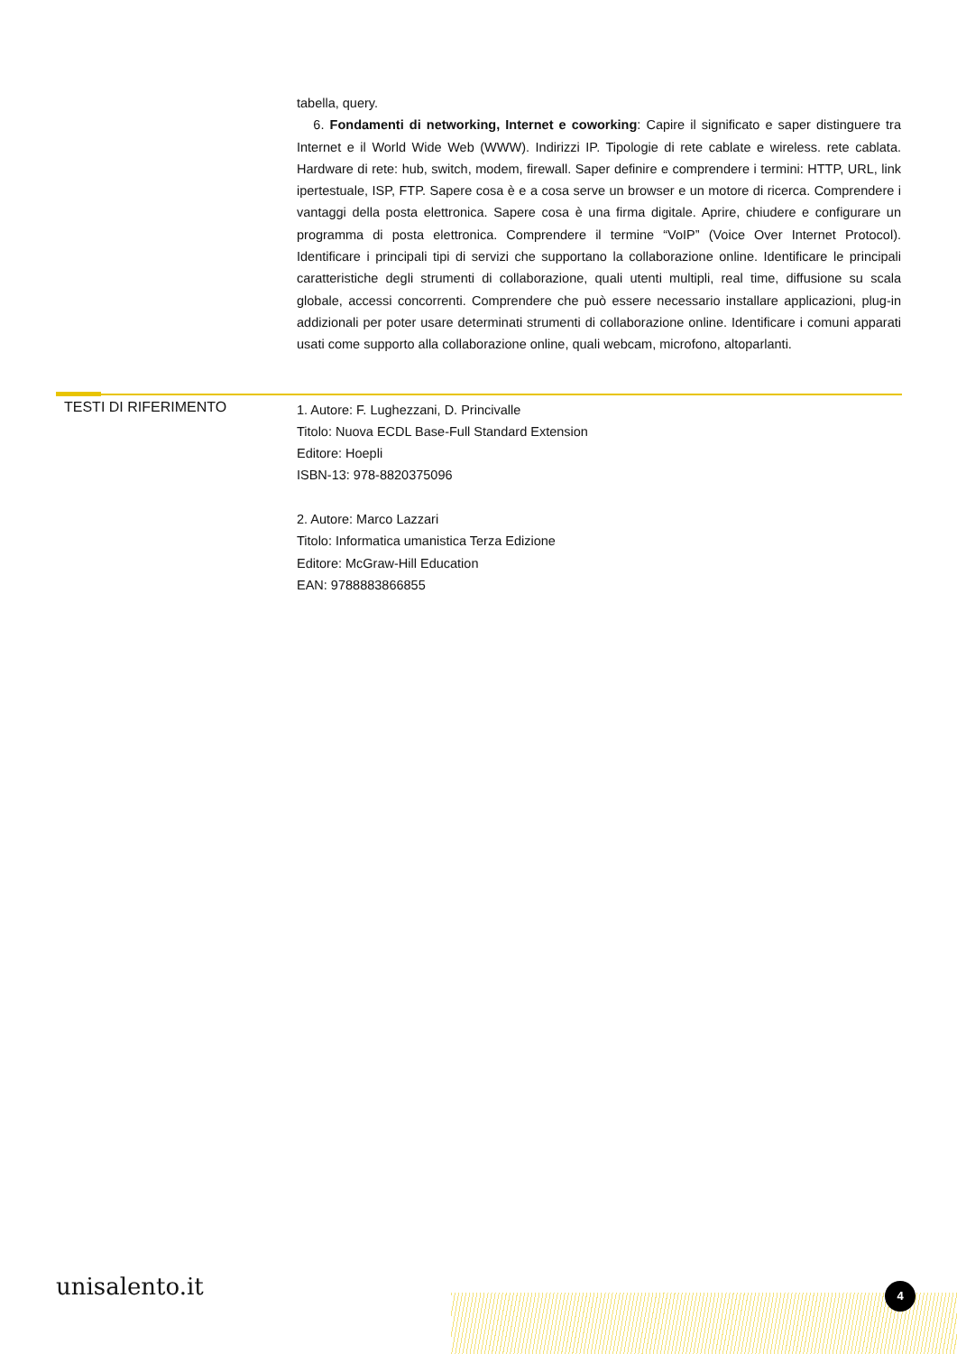tabella, query.
6. Fondamenti di networking, Internet e coworking: Capire il significato e saper distinguere tra Internet e il World Wide Web (WWW). Indirizzi IP. Tipologie di rete cablate e wireless. rete cablata. Hardware di rete: hub, switch, modem, firewall. Saper definire e comprendere i termini: HTTP, URL, link ipertestuale, ISP, FTP. Sapere cosa è e a cosa serve un browser e un motore di ricerca. Comprendere i vantaggi della posta elettronica. Sapere cosa è una firma digitale. Aprire, chiudere e configurare un programma di posta elettronica. Comprendere il termine “VoIP” (Voice Over Internet Protocol). Identificare i principali tipi di servizi che supportano la collaborazione online. Identificare le principali caratteristiche degli strumenti di collaborazione, quali utenti multipli, real time, diffusione su scala globale, accessi concorrenti. Comprendere che può essere necessario installare applicazioni, plug-in addizionali per poter usare determinati strumenti di collaborazione online. Identificare i comuni apparati usati come supporto alla collaborazione online, quali webcam, microfono, altoparlanti.
TESTI DI RIFERIMENTO
1. Autore: F. Lughezzani, D. Princivalle
Titolo: Nuova ECDL Base-Full Standard Extension
Editore: Hoepli
ISBN-13: 978-8820375096
2. Autore: Marco Lazzari
Titolo: Informatica umanistica Terza Edizione
Editore: McGraw-Hill Education
EAN: 9788883866855
unisalento.it 4